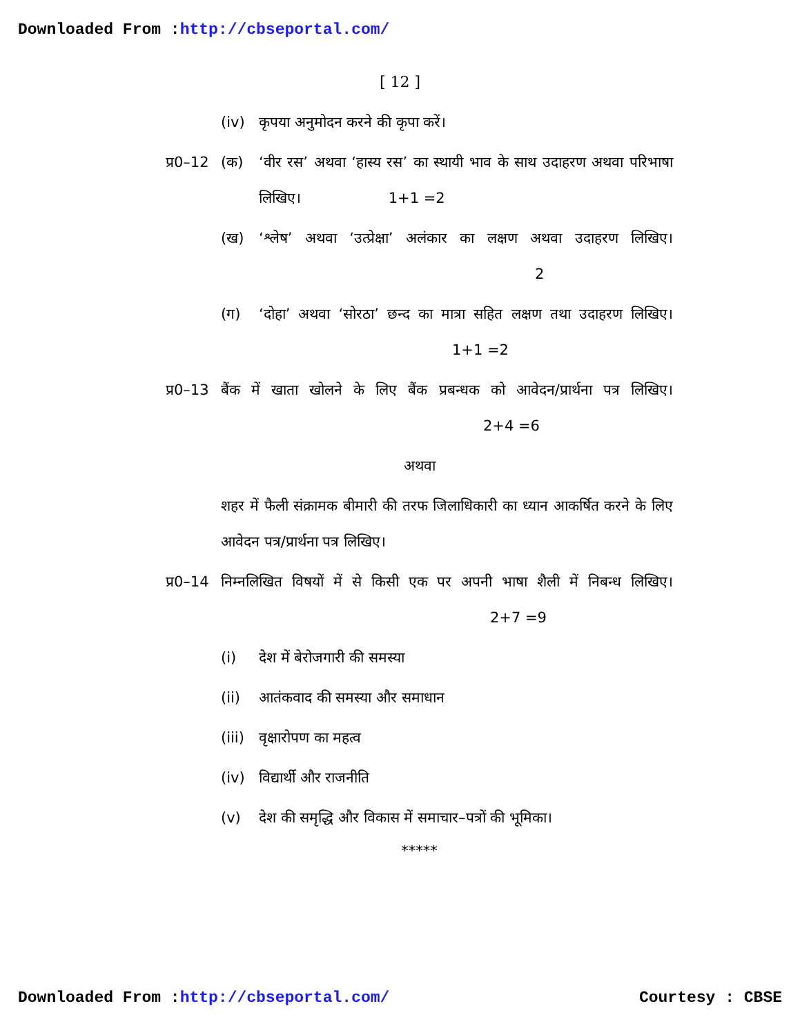Downloaded From :http://cbseportal.com/
[ 12 ]
(iv) कृपया अनुमोदन करने की कृपा करें।
प्र0–12 (क) ‘वीर रस’ अथवा ‘हास्य रस’ का स्थायी भाव के साथ उदाहरण अथवा परिभाषा लिखिए। 1+1 =2
(ख) ‘श्लेष’ अथवा ‘उत्प्रेक्षा’ अलंकार का लक्षण अथवा उदाहरण लिखिए। 2
(ग) ‘दोहा’ अथवा ‘सोरठा’ छन्द का मात्रा सहित लक्षण तथा उदाहरण लिखिए। 1+1 =2
प्र0–13 बैंक में खाता खोलने के लिए बैंक प्रबन्धक को आवेदन/प्रार्थना पत्र लिखिए। 2+4 =6
अथवा
शहर में फैली संक्रामक बीमारी की तरफ जिलाधिकारी का ध्यान आकर्षित करने के लिए आवेदन पत्र/प्रार्थना पत्र लिखिए।
प्र0–14 निम्नलिखित विषयों में से किसी एक पर अपनी भाषा शैली में निबन्ध लिखिए। 2+7 =9
(i) देश में बेरोजगारी की समस्या
(ii) आतंकवाद की समस्या और समाधान
(iii) वृक्षारोपण का महत्व
(iv) विद्यार्थी और राजनीति
(v) देश की समृद्धि और विकास में समाचार–पत्रों की भूमिका।
*****
Downloaded From :http://cbseportal.com/ Courtesy : CBSE